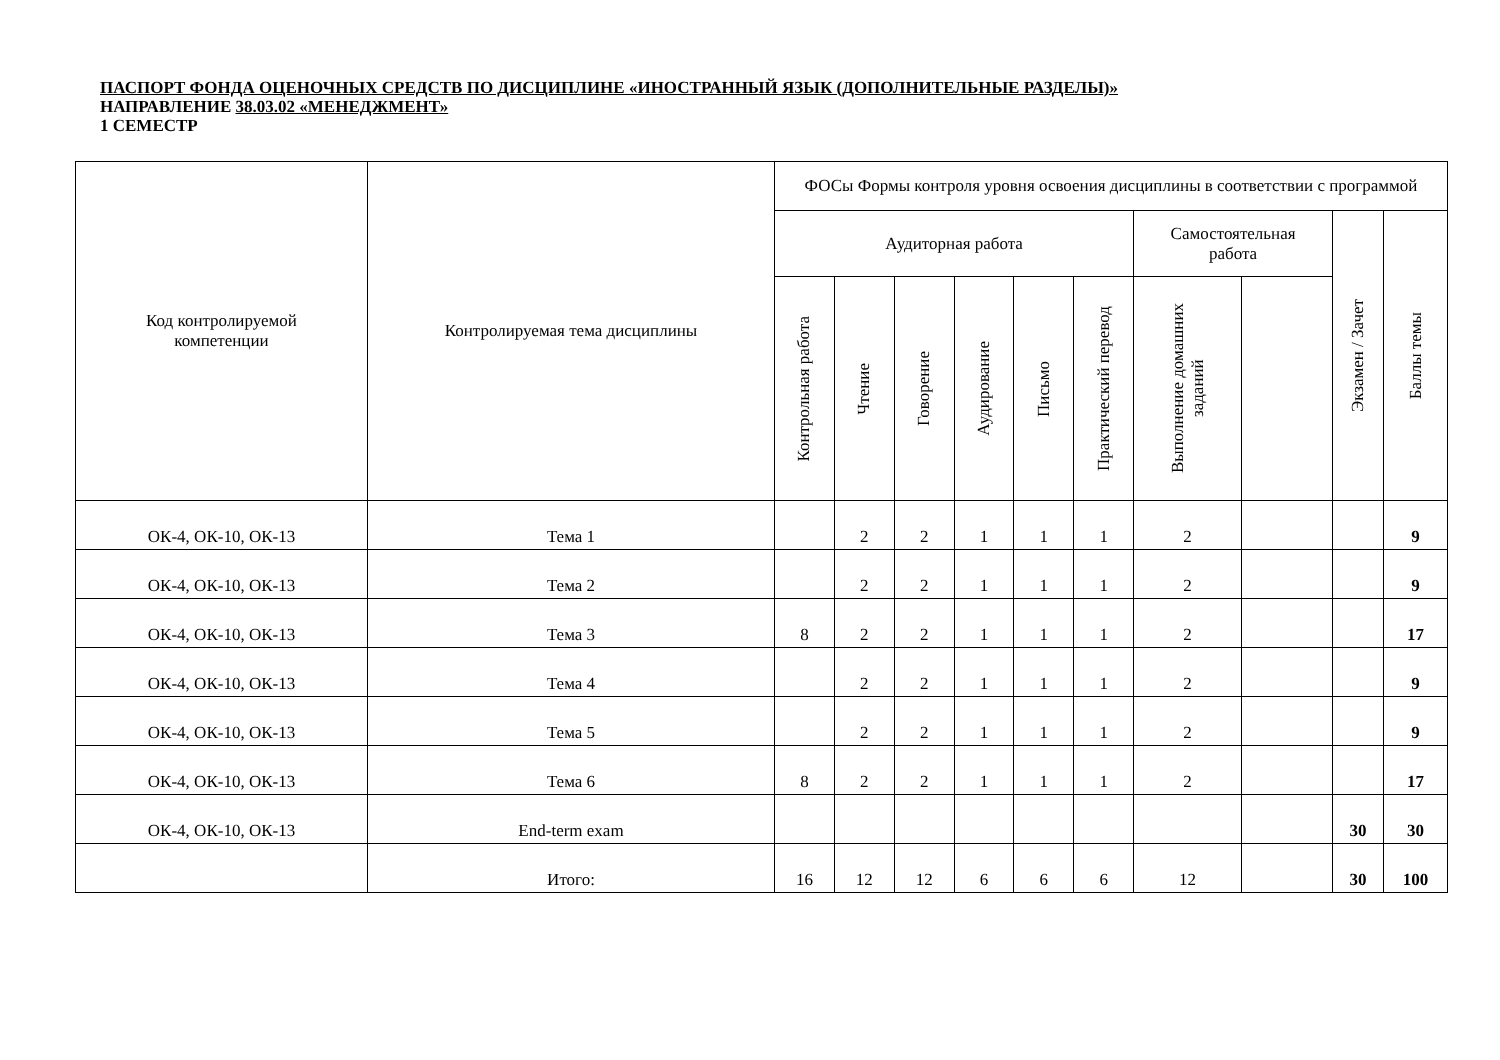ПАСПОРТ ФОНДА ОЦЕНОЧНЫХ СРЕДСТВ ПО ДИСЦИПЛИНЕ «ИНОСТРАННЫЙ ЯЗЫК (ДОПОЛНИТЕЛЬНЫЕ РАЗДЕЛЫ)»
НАПРАВЛЕНИЕ 38.03.02 «МЕНЕДЖМЕНТ»
1 СЕМЕСТР
| Код контролируемой компетенции | Контролируемая тема дисциплины | ФОСы Формы контроля уровня освоения дисциплины в соответствии с программой | | | | | | | | | |
| --- | --- | --- | --- | --- | --- | --- | --- | --- | --- | --- | --- |
| | | Аудиторная работа | | | | | | Самостоятельная работа | | Экзамен / Зачет | Баллы темы |
| | | Контрольная работа | Чтение | Говорение | Аудирование | Письмо | Практический перевод | Выполнение домашних заданий | | | |
| ОК-4, ОК-10, ОК-13 | Тема 1 | | 2 | 2 | 1 | 1 | 1 | 2 | | | 9 |
| ОК-4, ОК-10, ОК-13 | Тема 2 | | 2 | 2 | 1 | 1 | 1 | 2 | | | 9 |
| ОК-4, ОК-10, ОК-13 | Тема 3 | 8 | 2 | 2 | 1 | 1 | 1 | 2 | | | 17 |
| ОК-4, ОК-10, ОК-13 | Тема 4 | | 2 | 2 | 1 | 1 | 1 | 2 | | | 9 |
| ОК-4, ОК-10, ОК-13 | Тема 5 | | 2 | 2 | 1 | 1 | 1 | 2 | | | 9 |
| ОК-4, ОК-10, ОК-13 | Тема 6 | 8 | 2 | 2 | 1 | 1 | 1 | 2 | | | 17 |
| ОК-4, ОК-10, ОК-13 | End-term exam | | | | | | | | | 30 | 30 |
| | Итого: | 16 | 12 | 12 | 6 | 6 | 6 | 12 | | 30 | 100 |